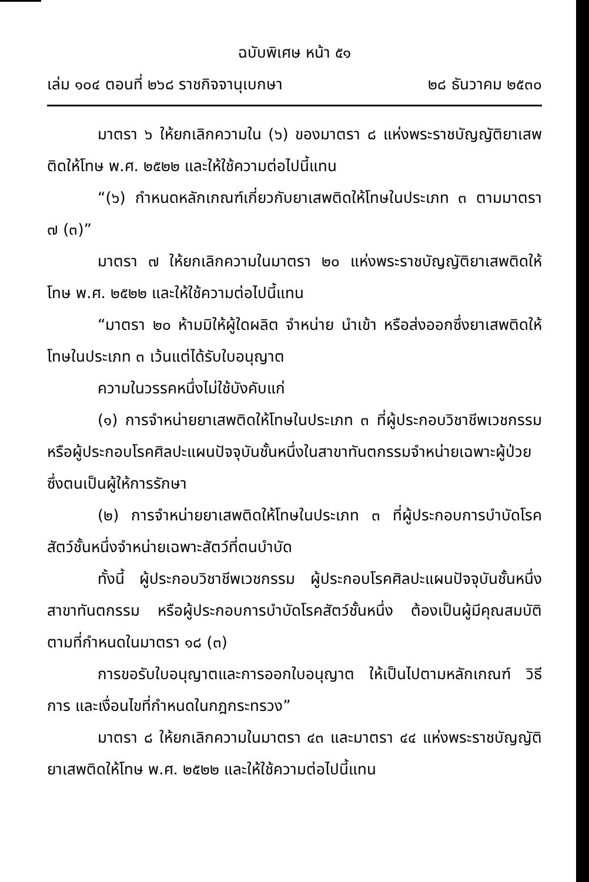ฉบับพิเศษ หน้า ๕๑
เล่ม ๑๐๔ ตอนที่ ๒๖๘ ราชกิจจานุเบกษา ๒๘ ธันวาคม ๒๕๓๐
มาตรา ๖ ให้ยกเลิกความใน (๖) ของมาตรา ๘ แห่งพระราชบัญญัติยาเสพติดให้โทษ พ.ศ. ๒๕๒๒ และให้ใช้ความต่อไปนี้แทน
“(๖) กำหนดหลักเกณฑ์เกี่ยวกับยาเสพติดให้โทษในประเภท ๓ ตามมาตรา ๗ (๓)”
มาตรา ๗ ให้ยกเลิกความในมาตรา ๒๐ แห่งพระราชบัญญัติยาเสพติดให้โทษ พ.ศ. ๒๕๒๒ และให้ใช้ความต่อไปนี้แทน
“มาตรา ๒๐ ห้ามมิให้ผู้ใดผลิต จำหน่าย นำเข้า หรือส่งออกซึ่งยาเสพติดให้โทษในประเภท ๓ เว้นแต่ได้รับใบอนุญาต
ความในวรรคหนึ่งไม่ใช้บังคับแก่
(๑) การจำหน่ายยาเสพติดให้โทษในประเภท ๓ ที่ผู้ประกอบวิชาชีพเวชกรรม หรือผู้ประกอบโรคศิลปะแผนปัจจุบันชั้นหนึ่งในสาขาทันตกรรมจำหน่ายเฉพาะผู้ป่วยซึ่งตนเป็นผู้ให้การรักษา
(๒) การจำหน่ายยาเสพติดให้โทษในประเภท ๓ ที่ผู้ประกอบการบำบัดโรคสัตว์ชั้นหนึ่งจำหน่ายเฉพาะสัตว์ที่ตนบำบัด
ทั้งนี้ ผู้ประกอบวิชาชีพเวชกรรม ผู้ประกอบโรคศิลปะแผนปัจจุบันชั้นหนึ่งสาขาทันตกรรม หรือผู้ประกอบการบำบัดโรคสัตว์ชั้นหนึ่ง ต้องเป็นผู้มีคุณสมบัติตามที่กำหนดในมาตรา ๑๘ (๓)
การขอรับใบอนุญาตและการออกใบอนุญาต ให้เป็นไปตามหลักเกณฑ์ วิธีการ และเงื่อนไขที่กำหนดในกฎกระทรวง”
มาตรา ๘ ให้ยกเลิกความในมาตรา ๔๓ และมาตรา ๔๔ แห่งพระราชบัญญัติยาเสพติดให้โทษ พ.ศ. ๒๕๒๒ และให้ใช้ความต่อไปนี้แทน